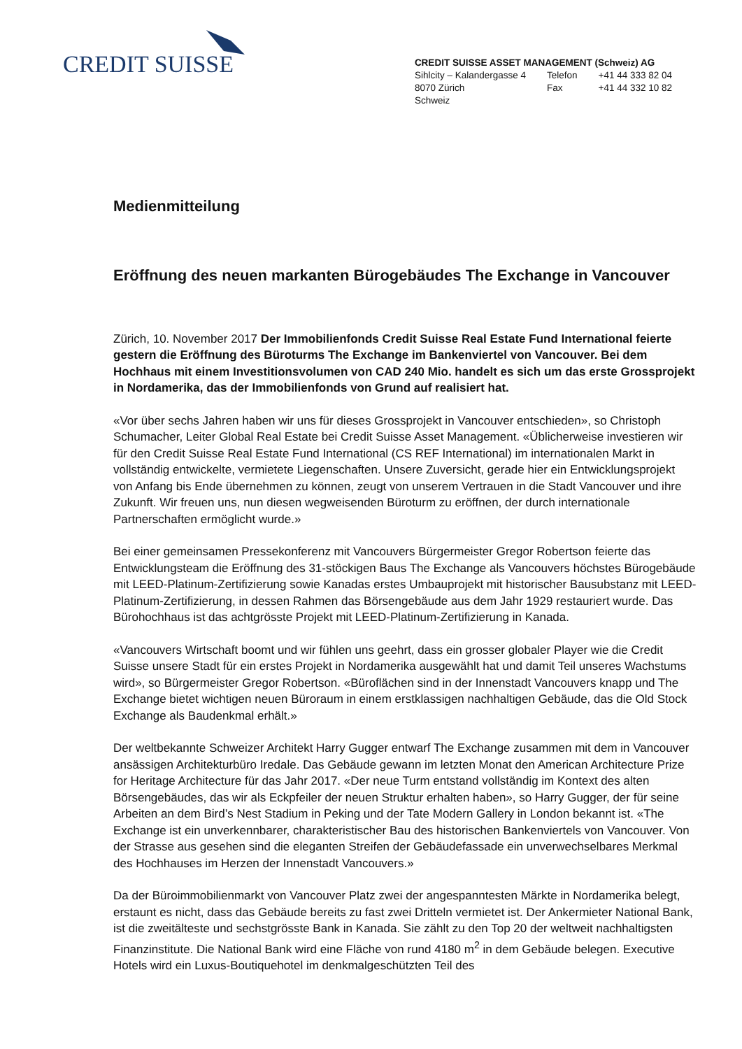CREDIT SUISSE
CREDIT SUISSE ASSET MANAGEMENT (Schweiz) AG
| Sihlcity – Kalandergasse 4 | Telefon | +41 44 333 82 04 |
| 8070 Zürich | Fax | +41 44 332 10 82 |
| Schweiz | | |
Medienmitteilung
Eröffnung des neuen markanten Bürogebäudes The Exchange in Vancouver
Zürich, 10. November 2017 Der Immobilienfonds Credit Suisse Real Estate Fund International feierte gestern die Eröffnung des Büroturms The Exchange im Bankenviertel von Vancouver. Bei dem Hochhaus mit einem Investitionsvolumen von CAD 240 Mio. handelt es sich um das erste Grossprojekt in Nordamerika, das der Immobilienfonds von Grund auf realisiert hat.
«Vor über sechs Jahren haben wir uns für dieses Grossprojekt in Vancouver entschieden», so Christoph Schumacher, Leiter Global Real Estate bei Credit Suisse Asset Management. «Üblicherweise investieren wir für den Credit Suisse Real Estate Fund International (CS REF International) im internationalen Markt in vollständig entwickelte, vermietete Liegenschaften. Unsere Zuversicht, gerade hier ein Entwicklungsprojekt von Anfang bis Ende übernehmen zu können, zeugt von unserem Vertrauen in die Stadt Vancouver und ihre Zukunft. Wir freuen uns, nun diesen wegweisenden Büroturm zu eröffnen, der durch internationale Partnerschaften ermöglicht wurde.»
Bei einer gemeinsamen Pressekonferenz mit Vancouvers Bürgermeister Gregor Robertson feierte das Entwicklungsteam die Eröffnung des 31-stöckigen Baus The Exchange als Vancouvers höchstes Bürogebäude mit LEED-Platinum-Zertifizierung sowie Kanadas erstes Umbauprojekt mit historischer Bausubstanz mit LEED-Platinum-Zertifizierung, in dessen Rahmen das Börsengebäude aus dem Jahr 1929 restauriert wurde. Das Bürohochhaus ist das achtgrösste Projekt mit LEED-Platinum-Zertifizierung in Kanada.
«Vancouvers Wirtschaft boomt und wir fühlen uns geehrt, dass ein grosser globaler Player wie die Credit Suisse unsere Stadt für ein erstes Projekt in Nordamerika ausgewählt hat und damit Teil unseres Wachstums wird», so Bürgermeister Gregor Robertson. «Büroflächen sind in der Innenstadt Vancouvers knapp und The Exchange bietet wichtigen neuen Büroraum in einem erstklassigen nachhaltigen Gebäude, das die Old Stock Exchange als Baudenkmal erhält.»
Der weltbekannte Schweizer Architekt Harry Gugger entwarf The Exchange zusammen mit dem in Vancouver ansässigen Architekturbüro Iredale. Das Gebäude gewann im letzten Monat den American Architecture Prize for Heritage Architecture für das Jahr 2017. «Der neue Turm entstand vollständig im Kontext des alten Börsengebäudes, das wir als Eckpfeiler der neuen Struktur erhalten haben», so Harry Gugger, der für seine Arbeiten an dem Bird’s Nest Stadium in Peking und der Tate Modern Gallery in London bekannt ist. «The Exchange ist ein unverkennbarer, charakteristischer Bau des historischen Bankenviertels von Vancouver. Von der Strasse aus gesehen sind die eleganten Streifen der Gebäudefassade ein unverwechselbares Merkmal des Hochhauses im Herzen der Innenstadt Vancouvers.»
Da der Büroimmobilienmarkt von Vancouver Platz zwei der angespanntesten Märkte in Nordamerika belegt, erstaunt es nicht, dass das Gebäude bereits zu fast zwei Dritteln vermietet ist. Der Ankermieter National Bank, ist die zweitälteste und sechstgrösste Bank in Kanada. Sie zählt zu den Top 20 der weltweit nachhaltigsten Finanzinstitute. Die National Bank wird eine Fläche von rund 4180 m<sup>2</sup> in dem Gebäude belegen. Executive Hotels wird ein Luxus-Boutiquehotel im denkmalgeschützten Teil des